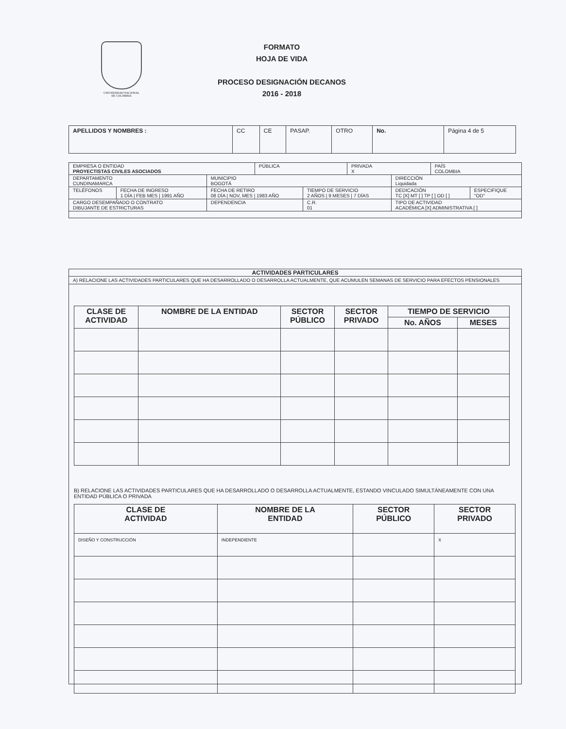UNIVERSIDAD NACIONAL
DE COLOMBIA
FORMATO
HOJA DE VIDA
PROCESO DESIGNACIÓN DECANOS
2016 - 2018
| APELLIDOS Y NOMBRES : | CC | CE | PASAP. | OTRO | No. | Página 4 de 5 |
| EMPRESA O ENTIDAD PROYECTISTAS CIVILES ASOCIADOS | | | PÚBLICA | | | PRIVADA X | | PAÍS COLOMBIA | |
| DEPARTAMENTO CUNDINAMARCA | | MUNICIPIO BOGOTÁ | | | | | DIRECCIÓN Liquidada | | |
| TELÉFONOS | FECHA DE INGRESO 1 DÍA / FEB MES / 1991 AÑO | FECHA DE RETIRO 08 DÍA / NOV, MES / 1983 AÑO | | TIEMPO DE SERVICIO 2 AÑOS / 9 MESES / 7 DÍAS | | | DEDICACIÓN TC [X] MT [ ] TP [ ] OD [ ] | | ESPECIFIQUE "OD" |
| CARGO DESEMPAÑADO O CONTRATO DIBUJANTE DE ESTRICTURAS | | DEPENDENCIA | | | C.R. 01 | | TIPO DE ACTIVIDAD ACADÉMICA [X] ADMINISTRATIVA [ ] | | |
ACTIVIDADES PARTICULARES
A) RELACIONE LAS ACTIVIDADES PARTICULARES QUE HA DESARROLLADO O DESARROLLA ACTUALMENTE, QUE ACUMULEN SEMANAS DE SERVICIO PARA EFECTOS PENSIONALES
| CLASE DE ACTIVIDAD | NOMBRE DE LA ENTIDAD | SECTOR PÚBLICO | SECTOR PRIVADO | TIEMPO DE SERVICIO | |
| --- | --- | --- | --- | --- | --- |
| | | | | No. AÑOS | MESES |
B) RELACIONE LAS ACTIVIDADES PARTICULARES QUE HA DESARROLLADO O DESARROLLA ACTUALMENTE, ESTANDO VINCULADO SIMULTÁNEAMENTE CON UNA ENTIDAD PÚBLICA O PRIVADA
| CLASE DE ACTIVIDAD | NOMBRE DE LA ENTIDAD | SECTOR PÚBLICO | SECTOR PRIVADO |
| --- | --- | --- | --- |
| DISEÑO Y CONSTRUCCIÓN | INDEPENDIENTE | | X |